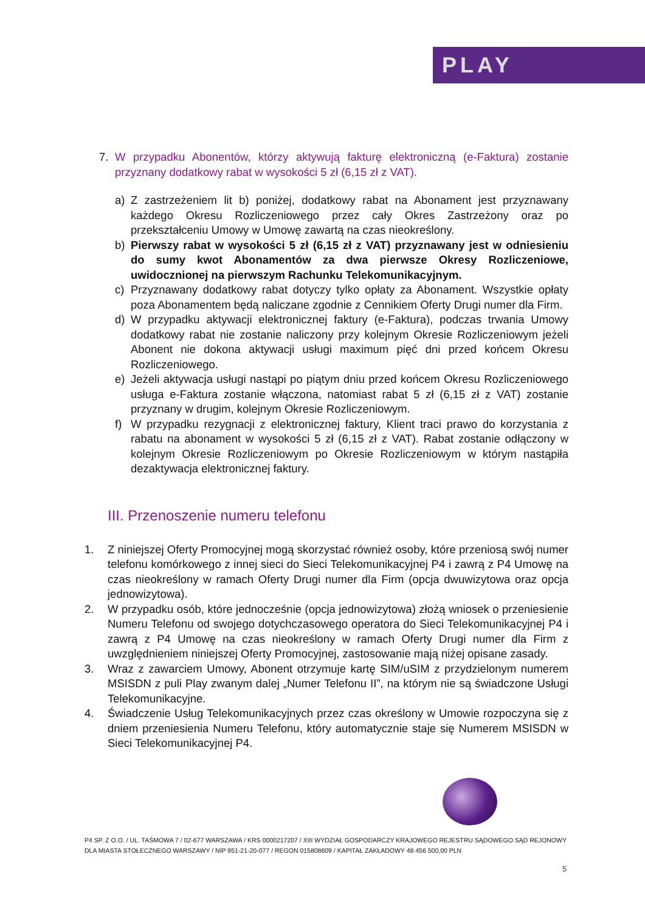PLAY
7. W przypadku Abonentów, którzy aktywują fakturę elektroniczną (e-Faktura) zostanie przyznany dodatkowy rabat w wysokości 5 zł (6,15 zł z VAT).
a) Z zastrzeżeniem lit b) poniżej, dodatkowy rabat na Abonament jest przyznawany każdego Okresu Rozliczeniowego przez cały Okres Zastrzeżony oraz po przekształceniu Umowy w Umowę zawartą na czas nieokreślony.
b) Pierwszy rabat w wysokości 5 zł (6,15 zł z VAT) przyznawany jest w odniesieniu do sumy kwot Abonamentów za dwa pierwsze Okresy Rozliczeniowe, uwidocznionej na pierwszym Rachunku Telekomunikacyjnym.
c) Przyznawany dodatkowy rabat dotyczy tylko opłaty za Abonament. Wszystkie opłaty poza Abonamentem będą naliczane zgodnie z Cennikiem Oferty Drugi numer dla Firm.
d) W przypadku aktywacji elektronicznej faktury (e-Faktura), podczas trwania Umowy dodatkowy rabat nie zostanie naliczony przy kolejnym Okresie Rozliczeniowym jeżeli Abonent nie dokona aktywacji usługi maximum pięć dni przed końcem Okresu Rozliczeniowego.
e) Jeżeli aktywacja usługi nastąpi po piątym dniu przed końcem Okresu Rozliczeniowego usługa e-Faktura zostanie włączona, natomiast rabat 5 zł (6,15 zł z VAT) zostanie przyznany w drugim, kolejnym Okresie Rozliczeniowym.
f) W przypadku rezygnacji z elektronicznej faktury, Klient traci prawo do korzystania z rabatu na abonament w wysokości 5 zł (6,15 zł z VAT). Rabat zostanie odłączony w kolejnym Okresie Rozliczeniowym po Okresie Rozliczeniowym w którym nastąpiła dezaktywacja elektronicznej faktury.
III. Przenoszenie numeru telefonu
1. Z niniejszej Oferty Promocyjnej mogą skorzystać również osoby, które przeniosą swój numer telefonu komórkowego z innej sieci do Sieci Telekomunikacyjnej P4 i zawrą z P4 Umowę na czas nieokreślony w ramach Oferty Drugi numer dla Firm (opcja dwuwizytowa oraz opcja jednowizytowa).
2. W przypadku osób, które jednocześnie (opcja jednowizytowa) złożą wniosek o przeniesienie Numeru Telefonu od swojego dotychczasowego operatora do Sieci Telekomunikacyjnej P4 i zawrą z P4 Umowę na czas nieokreślony w ramach Oferty Drugi numer dla Firm z uwzględnieniem niniejszej Oferty Promocyjnej, zastosowanie mają niżej opisane zasady.
3. Wraz z zawarciem Umowy, Abonent otrzymuje kartę SIM/uSIM z przydzielonym numerem MSISDN z puli Play zwanym dalej „Numer Telefonu II”, na którym nie są świadczone Usługi Telekomunikacyjne.
4. Świadczenie Usług Telekomunikacyjnych przez czas określony w Umowie rozpoczyna się z dniem przeniesienia Numeru Telefonu, który automatycznie staje się Numerem MSISDN w Sieci Telekomunikacyjnej P4.
P4 SP. Z O.O. / UL. TAŚMOWA 7 / 02-677 WARSZAWA / KRS 0000217207 / XIII WYDZIAŁ GOSPODARCZY KRAJOWEGO REJESTRU SĄDOWEGO SĄD REJONOWY DLA MIASTA STOŁECZNEGO WARSZAWY / NIP 951-21-20-077 / REGON 015808609 / KAPITAŁ ZAKŁADOWY 48 456 500,00 PLN
5